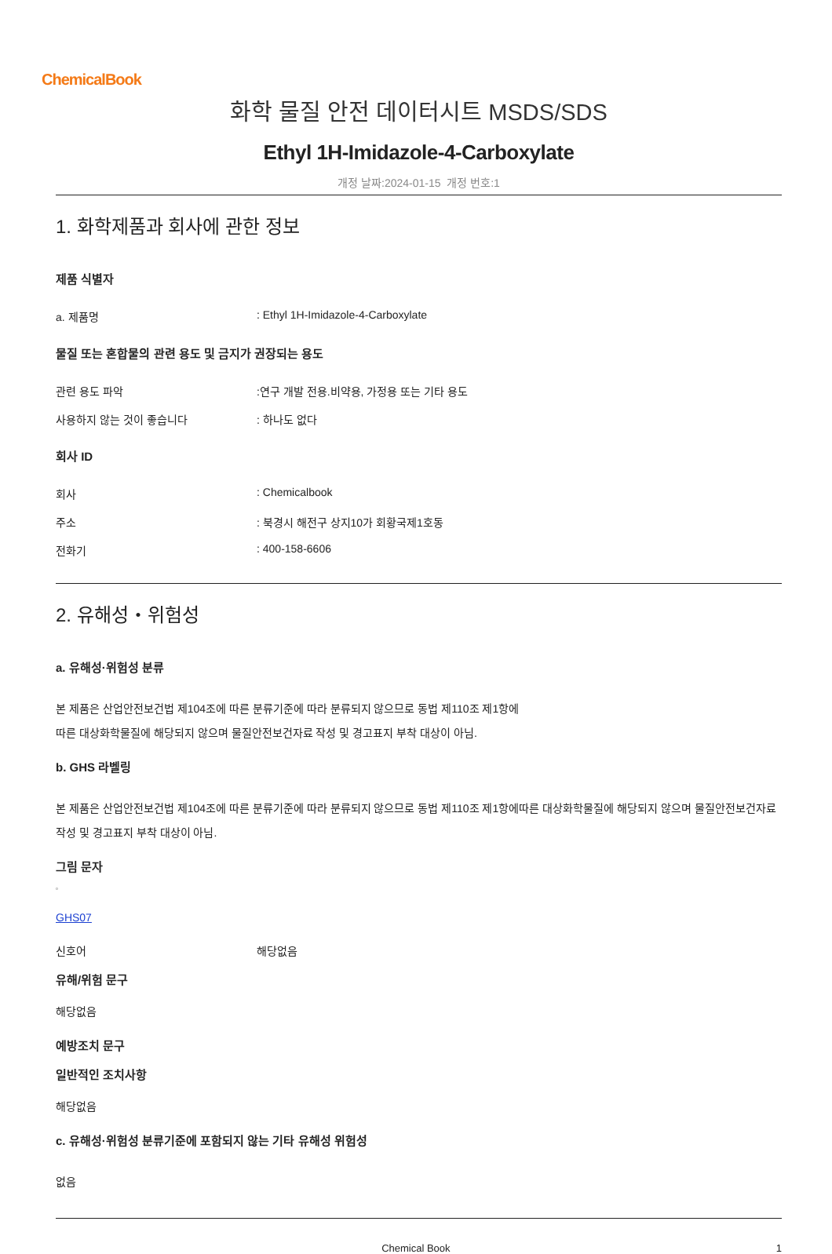ChemicalBook
화학 물질 안전 데이터시트 MSDS/SDS
Ethyl 1H-Imidazole-4-Carboxylate
개정 날짜:2024-01-15 개정 번호:1
1. 화학제품과 회사에 관한 정보
제품 식별자
a. 제품명: Ethyl 1H-Imidazole-4-Carboxylate
물질 또는 혼합물의 관련 용도 및 금지가 권장되는 용도
관련 용도 파악:연구 개발 전용.비약용, 가정용 또는 기타 용도
사용하지 않는 것이 좋습니다: 하나도 없다
회사 ID
회사: Chemicalbook
주소: 북경시 해전구 상지10가 회황국제1호동
전화기: 400-158-6606
2. 유해성・위험성
a. 유해성·위험성 분류
본 제품은 산업안전보건법 제104조에 따른 분류기준에 따라 분류되지 않으므로 동법 제110조 제1항에
따른 대상화학물질에 해당되지 않으며 물질안전보건자료 작성 및 경고표지 부착 대상이 아님.
b. GHS 라벨링
본 제품은 산업안전보건법 제104조에 따른 분류기준에 따라 분류되지 않으므로 동법 제110조 제1항에따른 대상화학물질에 해당되지 않으며 물질안전보건자료 작성 및 경고표지 부착 대상이 아님.
그림 문자
▫
GHS07
신호어 해당없음
유해/위험 문구
해당없음
예방조치 문구
일반적인 조치사항
해당없음
c. 유해성·위험성 분류기준에 포함되지 않는 기타 유해성 위험성
없음
Chemical Book 1